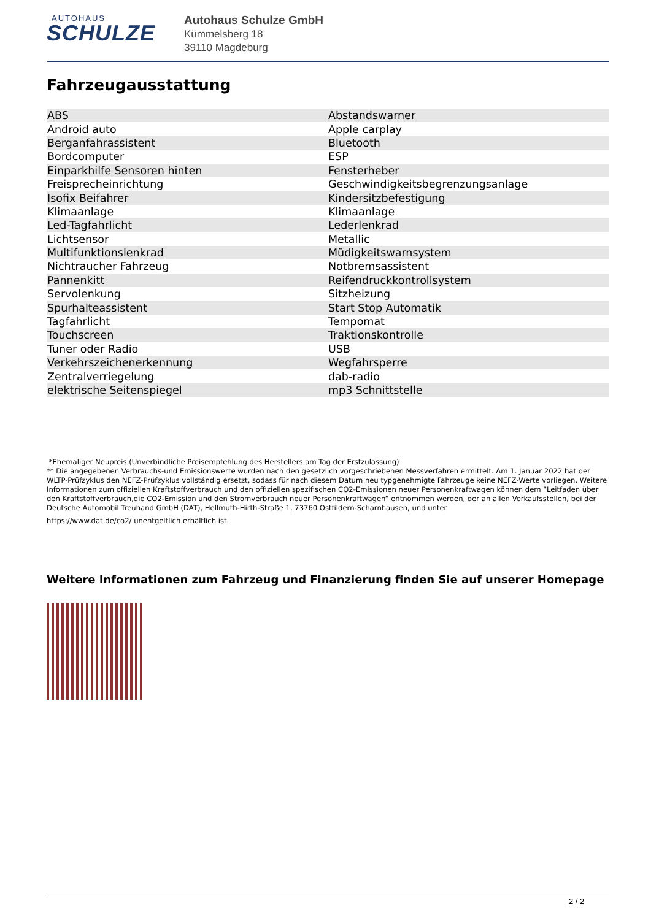AUTOHAUS
SCHULZE
Autohaus Schulze GmbH
Kümmelsberg 18
39110 Magdeburg
Fahrzeugausstattung
| ABS | Abstandswarner |
| Android auto | Apple carplay |
| Berganfahrassistent | Bluetooth |
| Bordcomputer | ESP |
| Einparkhilfe Sensoren hinten | Fensterheber |
| Freisprecheinrichtung | Geschwindigkeitsbegrenzungsanlage |
| Isofix Beifahrer | Kindersitzbefestigung |
| Klimaanlage | Klimaanlage |
| Led-Tagfahrlicht | Lederlenkrad |
| Lichtsensor | Metallic |
| Multifunktionslenkrad | Müdigkeitswarnsystem |
| Nichtraucher Fahrzeug | Notbremsassistent |
| Pannenkitt | Reifendruckkontrollsystem |
| Servolenkung | Sitzheizung |
| Spurhalteassistent | Start Stop Automatik |
| Tagfahrlicht | Tempomat |
| Touchscreen | Traktionskontrolle |
| Tuner oder Radio | USB |
| Verkehrszeichenerkennung | Wegfahrsperre |
| Zentralverriegelung | dab-radio |
| elektrische Seitenspiegel | mp3 Schnittstelle |
*Ehemaliger Neupreis (Unverbindliche Preisempfehlung des Herstellers am Tag der Erstzulassung)
** Die angegebenen Verbrauchs-und Emissionswerte wurden nach den gesetzlich vorgeschriebenen Messverfahren ermittelt. Am 1. Januar 2022 hat der WLTP-Prüfzyklus den NEFZ-Prüfzyklus vollständig ersetzt, sodass für nach diesem Datum neu typgenehmigte Fahrzeuge keine NEFZ-Werte vorliegen. Weitere Informationen zum offiziellen Kraftstoffverbrauch und den offiziellen spezifischen CO2-Emissionen neuer Personenkraftwagen können dem “Leitfaden über den Kraftstoffverbrauch,die CO2-Emission und den Stromverbrauch neuer Personenkraftwagen“ entnommen werden, der an allen Verkaufsstellen, bei der Deutsche Automobil Treuhand GmbH (DAT), Hellmuth-Hirth-Straße 1, 73760 Ostfildern-Scharnhausen, und unter
https://www.dat.de/co2/ unentgeltlich erhältlich ist.
Weitere Informationen zum Fahrzeug und Finanzierung finden Sie auf unserer Homepage
2 / 2